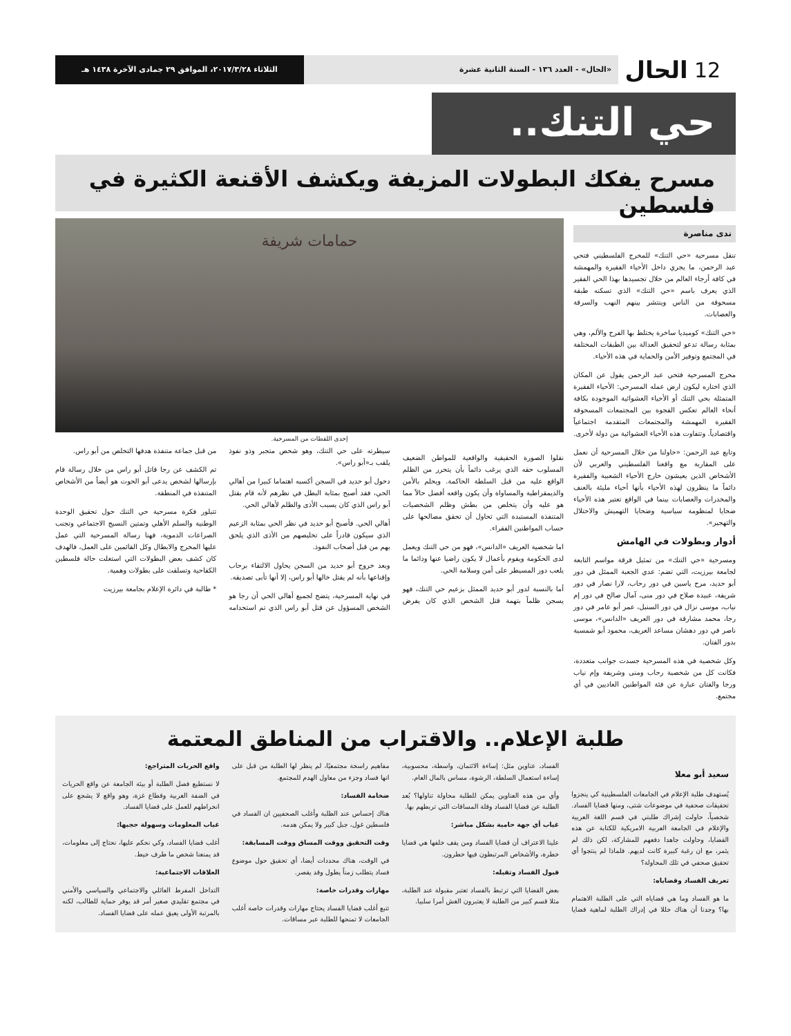12 الحال
«الحال» - العدد ١٣٦ - السنة الثانية عشرة
الثلاثاء ٢٠١٧/٣/٢٨، الموافق ٢٩ جمادى الآخرة ١٤٣٨ هـ
حي التنك..
مسرح يفكك البطولات المزيفة ويكشف الأقنعة الكثيرة في فلسطين
ندى مناصرة
تنقل مسرحية «حي التنك» للمخرج الفلسطيني فتحي عبد الرحمن، ما يجري داخل الأحياء الفقيرة والمهمشة في كافة أرجاء العالم من خلال تجسيدها بهذا الحي الفقير الذي يعرف باسم «حي التنك» الذي تسكنه طبقة مسحوقة من الناس وينتشر بينهم النهب والسرقة والعصابات.
«حي التنك» كوميديا ساخرة يختلط بها الفرح والألم، وهي بمثابة رسالة تدعو لتحقيق العدالة بين الطبقات المختلفة في المجتمع وتوفير الأمن والحماية في هذه الأحياء.
مخرج المسرحية فتحي عبد الرحمن يقول عن المكان الذي اختاره ليكون ارض عمله المسرحي: الأحياء الفقيرة المتمثلة بحي التنك أو الأحياء العشوائية الموجودة بكافة أنحاء العالم تعكس الفجوة بين المجتمعات المسحوقة الفقيرة المهمشة والمجتمعات المتقدمة اجتماعياً واقتصادياً. وتتفاوت هذه الأحياء العشوائية من دولة لأخرى.
وتابع عبد الرحمن: «حاولنا من خلال المسرحية أن نعمل على المقاربة مع واقعنا الفلسطيني والعربي لأن الأشخاص الذين يعيشون خارج الأحياء الشعبية والفقيرة دائماً ما ينظرون لهذه الأحياء بأنها أحياء مليئة بالعنف والمخدرات والعصابات بينما في الواقع تعتبر هذه الأحياء ضحايا لمنظومة سياسية وضحايا التهميش والاحتلال والتهجير».
أدوار وبطولات في الهامش
ومسرحية «حي التنك» من تمثيل فرقة مواسم التابعة لجامعة بيرزيت، التي تضم: عدي الجعبة الممثل في دور أبو حديد، مرح ياسين في دور رحاب، لارا نصار في دور شريفة، عبيدة صلاح في دور منى، آمال صالح في دور إم نياب، موسى نزال في دور السنبل، عمر أبو عامر في دور رجا، محمد مشارقة في دور العريف «الدانس»، موسى ناصر في دور دهشان مساعد العريف، محمود أبو شمسية بدور الفتان.
وكل شخصية في هذه المسرحية جسدت جوانب متعددة، فكانت كل من شخصية رحاب ومنى وشريفة وإم نياب ورجا والفتان عبارة عن فئة المواطنين العاديين في أي مجتمع.
حمامات شريفة
إحدى اللقطات من المسرحية.
نقلوا الصورة الحقيقية والواقعية للمواطن الضعيف المسلوب حقه الذي يرغب دائماً بأن يتحرر من الظلم الواقع عليه من قبل السلطة الحاكمة. ويحلم بالأمن والديمقراطية والمساواة وأن يكون واقعه أفضل حالاً مما هو عليه وأن يتخلص من بطش وظلم الشخصيات المتنفذة المستبدة التي تحاول أن تحقق مصالحها على حساب المواطنين الفقراء.
اما شخصية العريف «الدانس»، فهو من حي التنك ويعمل لدى الحكومة ويقوم بأعمال لا يكون راضيا عنها ودائما ما يلعب دور المسيطر على أمن وسلامة الحي.
أما بالنسبة لدور أبو حديد الممثل بزعيم حي التنك، فهو يسجن ظلماً بتهمة قتل الشخص الذي كان يفرض سيطرته على حي التنك، وهو شخص متجبر وذو نفوذ يلقب بـ«أبو راس».
دخول أبو حديد في السجن أكسبه اهتماما كبيرا من أهالي الحي، فقد أصبح بمثابة البطل في نظرهم لأنه قام بقتل أبو راس الذي كان يسبب الأذى والظلم لأهالي الحي.
أهالي الحي. فأصبح أبو حديد في نظر الحي بمثابة الزعيم الذي سيكون قادراً على تخليصهم من الأذى الذي يلحق بهم من قبل أصحاب النفوذ.
وبعد خروج أبو حديد من السجن يحاول الالتقاء برحاب وإقناعها بأنه لم يقتل خالها أبو راس، إلا أنها تأبى تصديقه.
في نهاية المسرحية، يتضح لجميع أهالي الحي أن رجا هو الشخص المسؤول عن قتل أبو راس الذي تم استخدامه من قبل جماعة متنفذة هدفها التخلص من أبو راس.
تم الكشف عن رجا قاتل أبو راس من خلال رسالة قام بإرسالها لشخص يدعى أبو الحوت هو أيضاً من الأشخاص المتنفذة في المنطقة.
تتبلور فكرة مسرحية حي التنك حول تحقيق الوحدة الوطنية والسلم الأهلي وتمتين النسيج الاجتماعي وتجنب الصراعات الدموية، فهنا رسالة المسرحية التي عمل عليها المخرج والابطال وكل القائمين على العمل، فالهدف كان كشف بعض البطولات التي استغلت حالة فلسطين الكفاحية وتسلقت على بطولات وهمية.
* طالبة في دائرة الإعلام بجامعة بيرزيت
طلبة الإعلام.. والاقتراب من المناطق المعتمة
سعيد أبو معلا
يُستهدف طلبة الإعلام في الجامعات الفلسطينية كي ينجزوا تحقيقات صحفية في موضوعات شتى، ومنها قضايا الفساد. شخصياً، حاولت إشراك طلبتي في قسم اللغة العربية والإعلام في الجامعة العربية الامريكية للكتابة عن هذه القضايا، وحاولت جاهدا دفعهم للمشاركة، لكن ذلك لم يثمر، مع ان رغبة كبيرة كانت لديهم. فلماذا لم ينتجوا أي تحقيق صحفي في تلك المحاولة؟
تعريف الفساد وقضاياه:
ما هو الفساد وما هي قضاياه التي على الطلبة الاهتمام بها؟ وجدنا أن هناك خللا في إدراك الطلبة لماهية قضايا الفساد، عناوين مثل: إساءة الائتمان، واسطة، محسوبية، إساءة استعمال السلطة، الرشوة، مساس بالمال العام.
وأي من هذه العناوين يمكن للطلبة محاولة تناولها؟ بُعد الطلبة عن قضايا الفساد وقلة المساقات التي تربطهم بها.
غياب أي جهة حامية بشكل مباشر:
علينا الاعتراف أن قضايا الفساد ومن يقف خلفها هي قضايا خطرة، والأشخاص المرتبطون فيها خطرون.
قبول الفساد وتقبله:
بعض القضايا التي ترتبط بالفساد تعتبر مقبولة عند الطلبة، مثلا قسم كبير من الطلبة لا يعتبرون الغش أمرا سلبيا.
مفاهيم راسخة مجتمعيًا، لم ينظر لها الطلبة من قبل على انها فساد وجزء من معاول الهدم للمجتمع.
ضخامة الفساد:
هناك إحساس عند الطلبة وأغلب الصحفيين ان الفساد في فلسطين غول، جبل كبير ولا يمكن هدمه.
وقت التحقيق ووقت المساق ووقت المسابقة:
في الوقت، هناك محددات أيضا، أي تحقيق حول موضوع فساد يتطلب زمناً يطول وقد يقصر.
مهارات وقدرات خاصة:
تتبع أغلب قضايا الفساد يحتاج مهارات وقدرات خاصة أغلب الجامعات لا تمنحها للطلبة عبر مساقات.
واقع الحريات المتراجع:
لا نستطيع فصل الطلبة أو بيئة الجامعة عن واقع الحريات في الضفة الغربية وقطاع غزة، وهو واقع لا يشجع على انخراطهم للعمل على قضايا الفساد.
غياب المعلومات وسهولة حجبها:
أغلب قضايا الفساد، وكي نحكم عليها، نحتاج إلى معلومات، قد يمنعنا شخص ما طرف خيط.
العلاقات الاجتماعية:
التداخل المفرط العائلي والاجتماعي والسياسي والأمني في مجتمع تقليدي صغير أمر قد يوفر حماية للطالب، لكنه بالمرتبة الأولى يعيق عمله على قضايا الفساد.